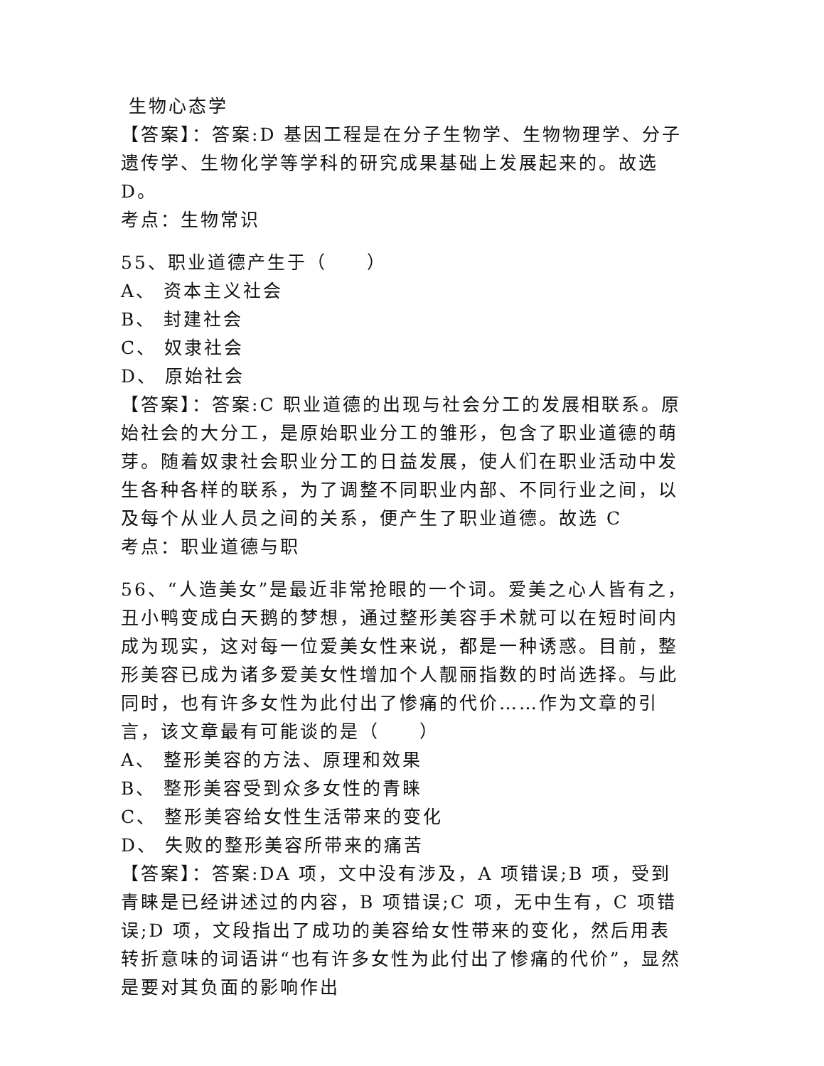生物心态学
【答案】：答案:D 基因工程是在分子生物学、生物物理学、分子遗传学、生物化学等学科的研究成果基础上发展起来的。故选 D。
考点：生物常识
55、职业道德产生于（　　）
A、 资本主义社会
B、 封建社会
C、 奴隶社会
D、 原始社会
【答案】：答案:C 职业道德的出现与社会分工的发展相联系。原始社会的大分工，是原始职业分工的雏形，包含了职业道德的萌芽。随着奴隶社会职业分工的日益发展，使人们在职业活动中发生各种各样的联系，为了调整不同职业内部、不同行业之间，以及每个从业人员之间的关系，便产生了职业道德。故选 C
考点：职业道德与职
56、“人造美女”是最近非常抢眼的一个词。爱美之心人皆有之，丑小鸭变成白天鹅的梦想，通过整形美容手术就可以在短时间内成为现实，这对每一位爱美女性来说，都是一种诱惑。目前，整形美容已成为诸多爱美女性增加个人靓丽指数的时尚选择。与此同时，也有许多女性为此付出了惨痛的代价……作为文章的引言，该文章最有可能谈的是（　　）
A、 整形美容的方法、原理和效果
B、 整形美容受到众多女性的青睐
C、 整形美容给女性生活带来的变化
D、 失败的整形美容所带来的痛苦
【答案】：答案:DA 项，文中没有涉及，A 项错误;B 项，受到青睐是已经讲述过的内容，B 项错误;C 项，无中生有，C 项错误;D 项，文段指出了成功的美容给女性带来的变化，然后用表转折意味的词语讲“也有许多女性为此付出了惨痛的代价”，显然是要对其负面的影响作出